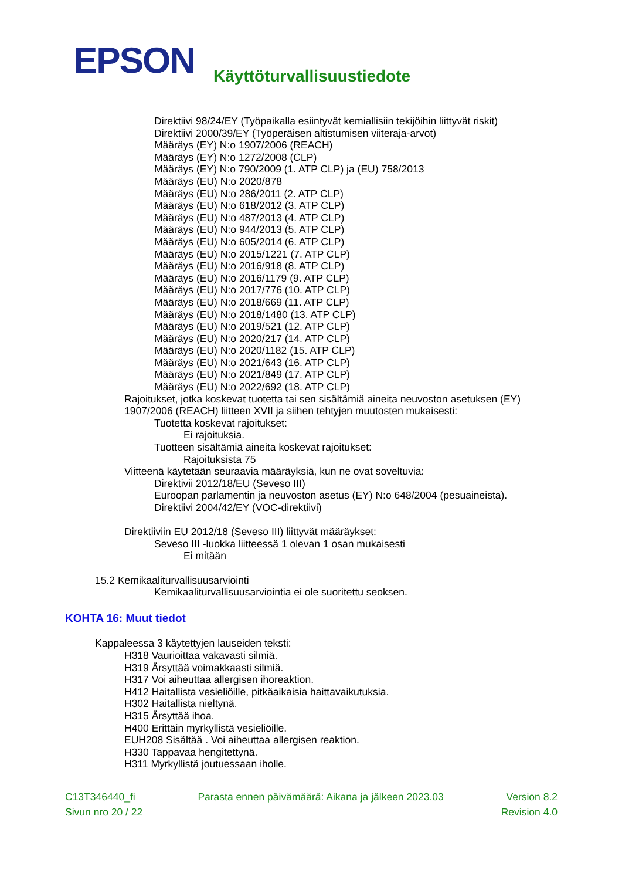EPSON
Käyttöturvallisuustiedote
Direktiivi 98/24/EY (Työpaikalla esiintyvät kemiallisiin tekijöihin liittyvät riskit)
Direktiivi 2000/39/EY (Työperäisen altistumisen viiteraja-arvot)
Määräys (EY) N:o 1907/2006 (REACH)
Määräys (EY) N:o 1272/2008 (CLP)
Määräys (EY) N:o 790/2009 (1. ATP CLP) ja (EU) 758/2013
Määräys (EU) N:o 2020/878
Määräys (EU) N:o 286/2011 (2. ATP CLP)
Määräys (EU) N:o 618/2012 (3. ATP CLP)
Määräys (EU) N:o 487/2013 (4. ATP CLP)
Määräys (EU) N:o 944/2013 (5. ATP CLP)
Määräys (EU) N:o 605/2014 (6. ATP CLP)
Määräys (EU) N:o 2015/1221 (7. ATP CLP)
Määräys (EU) N:o 2016/918 (8. ATP CLP)
Määräys (EU) N:o 2016/1179 (9. ATP CLP)
Määräys (EU) N:o 2017/776 (10. ATP CLP)
Määräys (EU) N:o 2018/669 (11. ATP CLP)
Määräys (EU) N:o 2018/1480 (13. ATP CLP)
Määräys (EU) N:o 2019/521 (12. ATP CLP)
Määräys (EU) N:o 2020/217 (14. ATP CLP)
Määräys (EU) N:o 2020/1182 (15. ATP CLP)
Määräys (EU) N:o 2021/643 (16. ATP CLP)
Määräys (EU) N:o 2021/849 (17. ATP CLP)
Määräys (EU) N:o 2022/692 (18. ATP CLP)
Rajoitukset, jotka koskevat tuotetta tai sen sisältämiä aineita neuvoston asetuksen (EY)
1907/2006 (REACH) liitteen XVII ja siihen tehtyjen muutosten mukaisesti:
Tuotetta koskevat rajoitukset:
Ei rajoituksia.
Tuotteen sisältämiä aineita koskevat rajoitukset:
Rajoituksista 75
Viitteenä käytetään seuraavia määräyksiä, kun ne ovat soveltuvia:
Direktivii 2012/18/EU (Seveso III)
Euroopan parlamentin ja neuvoston asetus (EY) N:o 648/2004 (pesuaineista).
Direktiivi 2004/42/EY (VOC-direktiivi)
Direktiiviin EU 2012/18 (Seveso III) liittyvät määräykset:
Seveso III -luokka liitteessä 1 olevan 1 osan mukaisesti
Ei mitään
15.2 Kemikaaliturvallisuusarviointi
Kemikaaliturvallisuusarviointia ei ole suoritettu seoksen.
KOHTA 16: Muut tiedot
Kappaleessa 3 käytettyjen lauseiden teksti:
H318 Vaurioittaa vakavasti silmiä.
H319 Ärsyttää voimakkaasti silmiä.
H317 Voi aiheuttaa allergisen ihoreaktion.
H412 Haitallista vesieliöille, pitkäaikaisia haittavaikutuksia.
H302 Haitallista nieltynä.
H315 Ärsyttää ihoa.
H400 Erittäin myrkyllistä vesieliöille.
EUH208 Sisältää . Voi aiheuttaa allergisen reaktion.
H330 Tappavaa hengitettynä.
H311 Myrkyllistä joutuessaan iholle.
C13T346440_fi Parasta ennen päivämäärä: Aikana ja jälkeen 2023.03 Version 8.2
Sivun nro 20 / 22 Revision 4.0